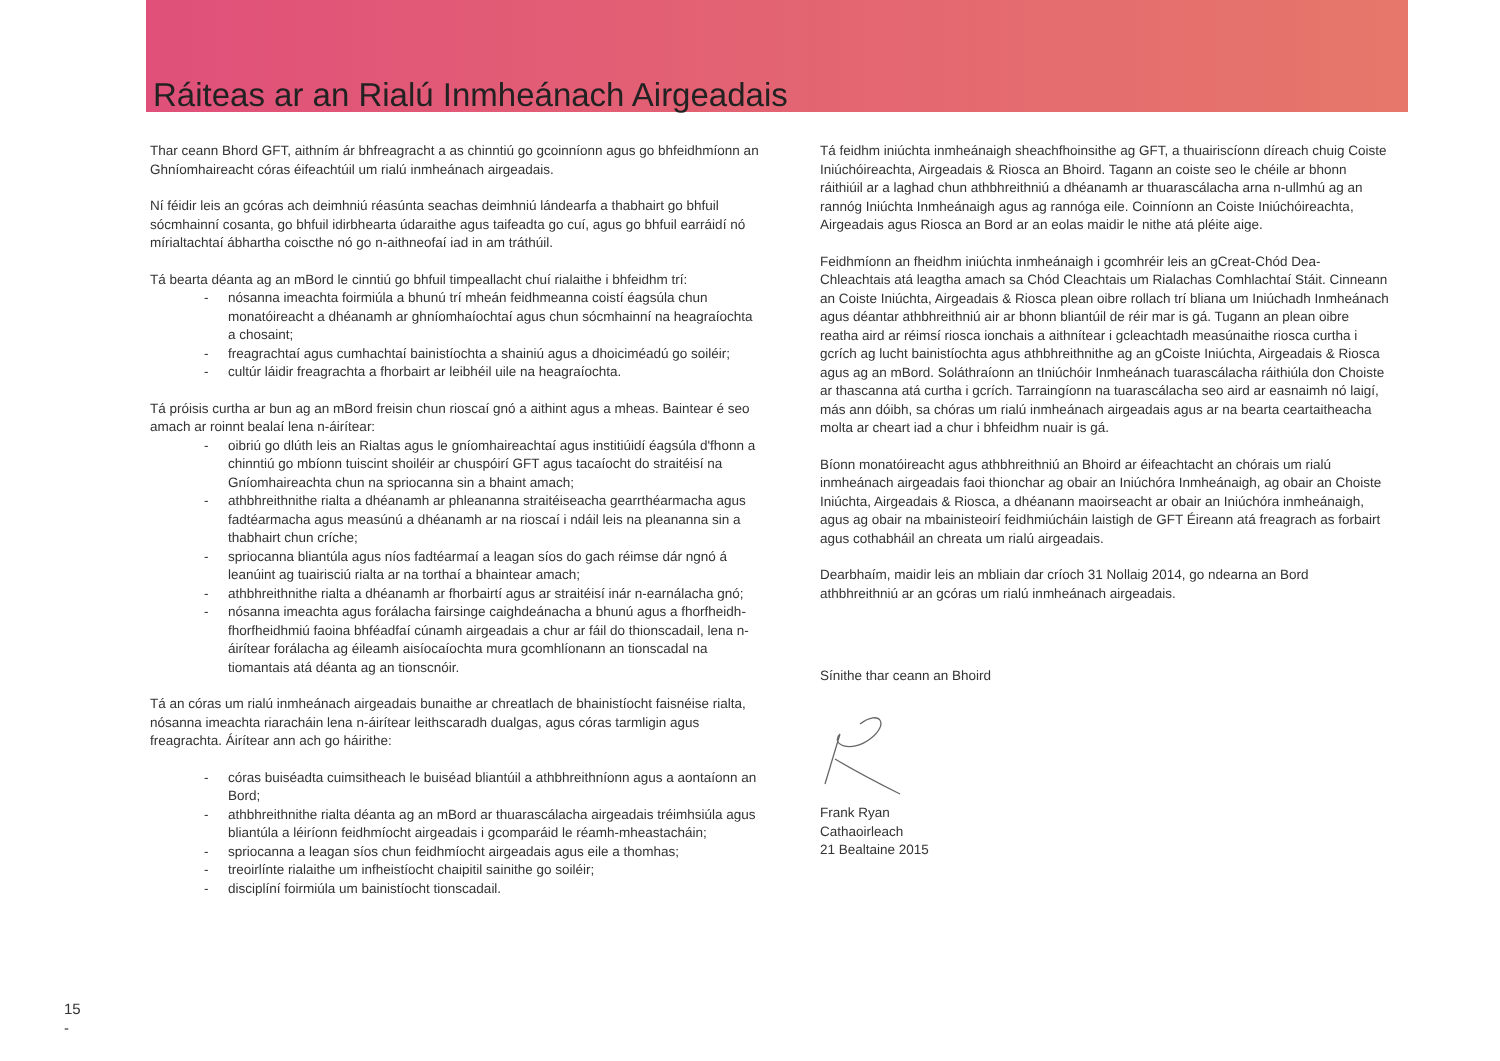Ráiteas ar an Rialú Inmheánach Airgeadais
Thar ceann Bhord GFT, aithním ár bhfreagracht a as chinntiú go gcoinníonn agus go bhfeidhmíonn an Ghníomhaireacht córas éifeachtúil um rialú inmheánach airgeadais.
Ní féidir leis an gcóras ach deimhniú réasúnta seachas deimhniú lándearfa a thabhairt go bhfuil sócmhainní cosanta, go bhfuil idirbhearta údaraithe agus taifeadta go cuí, agus go bhfuil earráidí nó mírialtachtaí ábhartha coiscthe nó go n-aithneofaí iad in am tráthúil.
Tá bearta déanta ag an mBord le cinntiú go bhfuil timpeallacht chuí rialaithe i bhfeidhm trí:
- nósanna imeachta foirmiúla a bhunú trí mheán feidhmeanna coistí éagsúla chun monatóireacht a dhéanamh ar ghníomhaíochtaí agus chun sócmhainní na heagraíochta a chosaint;
- freagrachtaí agus cumhachtaí bainistíochta a shainiú agus a dhoiciméadú go soiléir;
- cultúr láidir freagrachta a fhorbairt ar leibhéil uile na heagraíochta.
Tá próisis curtha ar bun ag an mBord freisin chun rioscaí gnó a aithint agus a mheas. Baintear é seo amach ar roinnt bealaí lena n-áirítear:
- oibriú go dlúth leis an Rialtas agus le gníomhaireachtaí agus institiúidí éagsúla d'fhonn a chinntiú go mbíonn tuiscint shoiléir ar chuspóirí GFT agus tacaíocht do straitéisí na Gníomhaireachta chun na spriocanna sin a bhaint amach;
- athbhreithnithe rialta a dhéanamh ar phleananna straitéiseacha gearrthéarmacha agus fadtéarmacha agus measúnú a dhéanamh ar na rioscaí i ndáil leis na pleananna sin a thabhairt chun críche;
- spriocanna bliantúla agus níos fadtéarmaí a leagan síos do gach réimse dár ngnó á leanúint ag tuairisciú rialta ar na torthaí a bhaintear amach;
- athbhreithnithe rialta a dhéanamh ar fhorbairtí agus ar straitéisí inár n-earnálacha gnó;
- nósanna imeachta agus forálacha fairsinge caighdeánacha a bhunú agus a fhorfheidh- fhorfheidhmiú faoina bhféadfaí cúnamh airgeadais a chur ar fáil do thionscadail, lena n-áirítear forálacha ag éileamh aisíocaíochta mura gcomhlíonann an tionscadal na tiomantais atá déanta ag an tionscnóir.
Tá an córas um rialú inmheánach airgeadais bunaithe ar chreatlach de bhainistíocht faisnéise rialta, nósanna imeachta riaracháin lena n-áirítear leithscaradh dualgas, agus córas tarmligin agus freagrachta. Áirítear ann ach go háirithe:
- córas buiséadta cuimsitheach le buiséad bliantúil a athbhreithníonn agus a aontaíonn an Bord;
- athbhreithnithe rialta déanta ag an mBord ar thuarascálacha airgeadais tréimhsiúla agus bliantúla a léiríonn feidhmíocht airgeadais i gcomparáid le réamh-mheastacháin;
- spriocanna a leagan síos chun feidhmíocht airgeadais agus eile a thomhas;
- treoirlínte rialaithe um infheistíocht chaipitil sainithe go soiléir;
- disciplíní foirmiúla um bainistíocht tionscadail.
Tá feidhm iniúchta inmheánaigh sheachfhoinsithe ag GFT, a thuairiscíonn díreach chuig Coiste Iniúchóireachta, Airgeadais & Riosca an Bhoird. Tagann an coiste seo le chéile ar bhonn ráithiúil ar a laghad chun athbhreithniú a dhéanamh ar thuarascálacha arna n-ullmhú ag an rannóg Iniúchta Inmheánaigh agus ag rannóga eile. Coinníonn an Coiste Iniúchóireachta, Airgeadais agus Riosca an Bord ar an eolas maidir le nithe atá pléite aige.
Feidhmíonn an fheidhm iniúchta inmheánaigh i gcomhréir leis an gCreat-Chód Dea-Chleachtais atá leagtha amach sa Chód Cleachtais um Rialachas Comhlachtaí Stáit. Cinneann an Coiste Iniúchta, Airgeadais & Riosca plean oibre rollach trí bliana um Iniúchadh Inmheánach agus déantar athbhreithniú air ar bhonn bliantúil de réir mar is gá. Tugann an plean oibre reatha aird ar réimsí riosca ionchais a aithnítear i gcleachtadh measúnaithe riosca curtha i gcrích ag lucht bainistíochta agus athbhreithnithe ag an gCoiste Iniúchta, Airgeadais & Riosca agus ag an mBord. Soláthraíonn an tIniúchóir Inmheánach tuarascálacha ráithiúla don Choiste ar thascanna atá curtha i gcrích. Tarraingíonn na tuarascálacha seo aird ar easnaimh nó laigí, más ann dóibh, sa chóras um rialú inmheánach airgeadais agus ar na bearta ceartaitheacha molta ar cheart iad a chur i bhfeidhm nuair is gá.
Bíonn monatóireacht agus athbhreithniú an Bhoird ar éifeachtacht an chórais um rialú inmheánach airgeadais faoi thionchar ag obair an Iniúchóra Inmheánaigh, ag obair an Choiste Iniúchta, Airgeadais & Riosca, a dhéanann maoirseacht ar obair an Iniúchóra inmheánaigh, agus ag obair na mbainisteoirí feidhmiúcháin laistigh de GFT Éireann atá freagrach as forbairt agus cothabháil an chreata um rialú airgeadais.
Dearbhaím, maidir leis an mbliain dar críoch 31 Nollaig 2014, go ndearna an Bord athbhreithniú ar an gcóras um rialú inmheánach airgeadais.
Sínithe thar ceann an Bhoird
Frank Ryan
Cathaoirleach
21 Bealtaine 2015
15
-